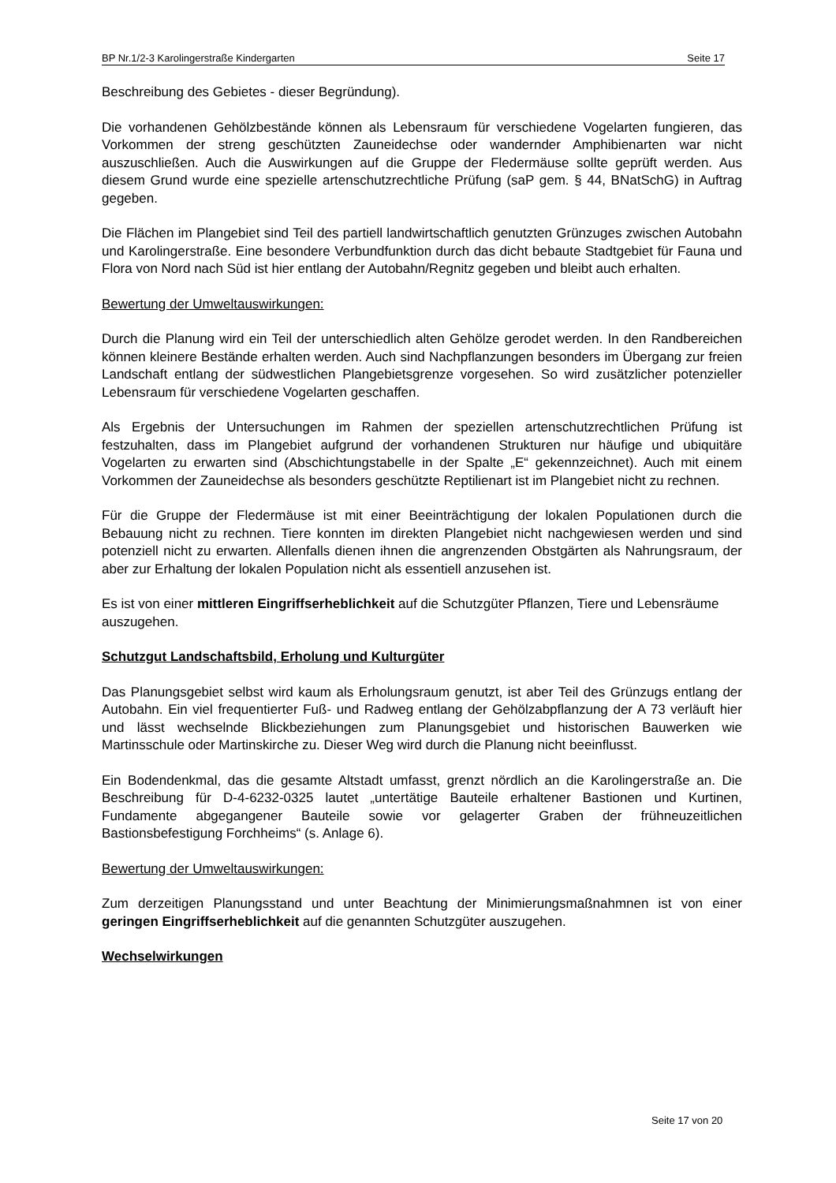BP Nr.1/2-3 Karolingerstraße Kindergarten Seite 17
Beschreibung des Gebietes - dieser Begründung).
Die vorhandenen Gehölzbestände können als Lebensraum für verschiedene Vogelarten fungieren, das Vorkommen der streng geschützten Zauneidechse oder wandernder Amphibienarten war nicht auszuschließen. Auch die Auswirkungen auf die Gruppe der Fledermäuse sollte geprüft werden. Aus diesem Grund wurde eine spezielle artenschutzrechtliche Prüfung (saP gem. § 44, BNatSchG) in Auftrag gegeben.
Die Flächen im Plangebiet sind Teil des partiell landwirtschaftlich genutzten Grünzuges zwischen Autobahn und Karolingerstraße. Eine besondere Verbundfunktion durch das dicht bebaute Stadtgebiet für Fauna und Flora von Nord nach Süd ist hier entlang der Autobahn/Regnitz gegeben und bleibt auch erhalten.
Bewertung der Umweltauswirkungen:
Durch die Planung wird ein Teil der unterschiedlich alten Gehölze gerodet werden. In den Randbereichen können kleinere Bestände erhalten werden. Auch sind Nachpflanzungen besonders im Übergang zur freien Landschaft entlang der südwestlichen Plangebietsgrenze vorgesehen. So wird zusätzlicher potenzieller Lebensraum für verschiedene Vogelarten geschaffen.
Als Ergebnis der Untersuchungen im Rahmen der speziellen artenschutzrechtlichen Prüfung ist festzuhalten, dass im Plangebiet aufgrund der vorhandenen Strukturen nur häufige und ubiquitäre Vogelarten zu erwarten sind (Abschichtungstabelle in der Spalte „E“ gekennzeichnet). Auch mit einem Vorkommen der Zauneidechse als besonders geschützte Reptilienart ist im Plangebiet nicht zu rechnen.
Für die Gruppe der Fledermäuse ist mit einer Beeinträchtigung der lokalen Populationen durch die Bebauung nicht zu rechnen. Tiere konnten im direkten Plangebiet nicht nachgewiesen werden und sind potenziell nicht zu erwarten. Allenfalls dienen ihnen die angrenzenden Obstgärten als Nahrungsraum, der aber zur Erhaltung der lokalen Population nicht als essentiell anzusehen ist.
Es ist von einer mittleren Eingriffserheblichkeit auf die Schutzgüter Pflanzen, Tiere und Lebensräume auszugehen.
Schutzgut Landschaftsbild, Erholung und Kulturgüter
Das Planungsgebiet selbst wird kaum als Erholungsraum genutzt, ist aber Teil des Grünzugs entlang der Autobahn. Ein viel frequentierter Fuß- und Radweg entlang der Gehölzabpflanzung der A 73 verläuft hier und lässt wechselnde Blickbeziehungen zum Planungsgebiet und historischen Bauwerken wie Martinsschule oder Martinskirche zu. Dieser Weg wird durch die Planung nicht beeinflusst.
Ein Bodendenkmal, das die gesamte Altstadt umfasst, grenzt nördlich an die Karolingerstraße an. Die Beschreibung für D-4-6232-0325 lautet „untertätige Bauteile erhaltener Bastionen und Kurtinen, Fundamente abgegangener Bauteile sowie vor gelagerter Graben der frühneuzeitlichen Bastionsbefestigung Forchheims“ (s. Anlage 6).
Bewertung der Umweltauswirkungen:
Zum derzeitigen Planungsstand und unter Beachtung der Minimierungsmaßnahmnen ist von einer geringen Eingriffserheblichkeit auf die genannten Schutzgüter auszugehen.
Wechselwirkungen
Seite 17 von 20